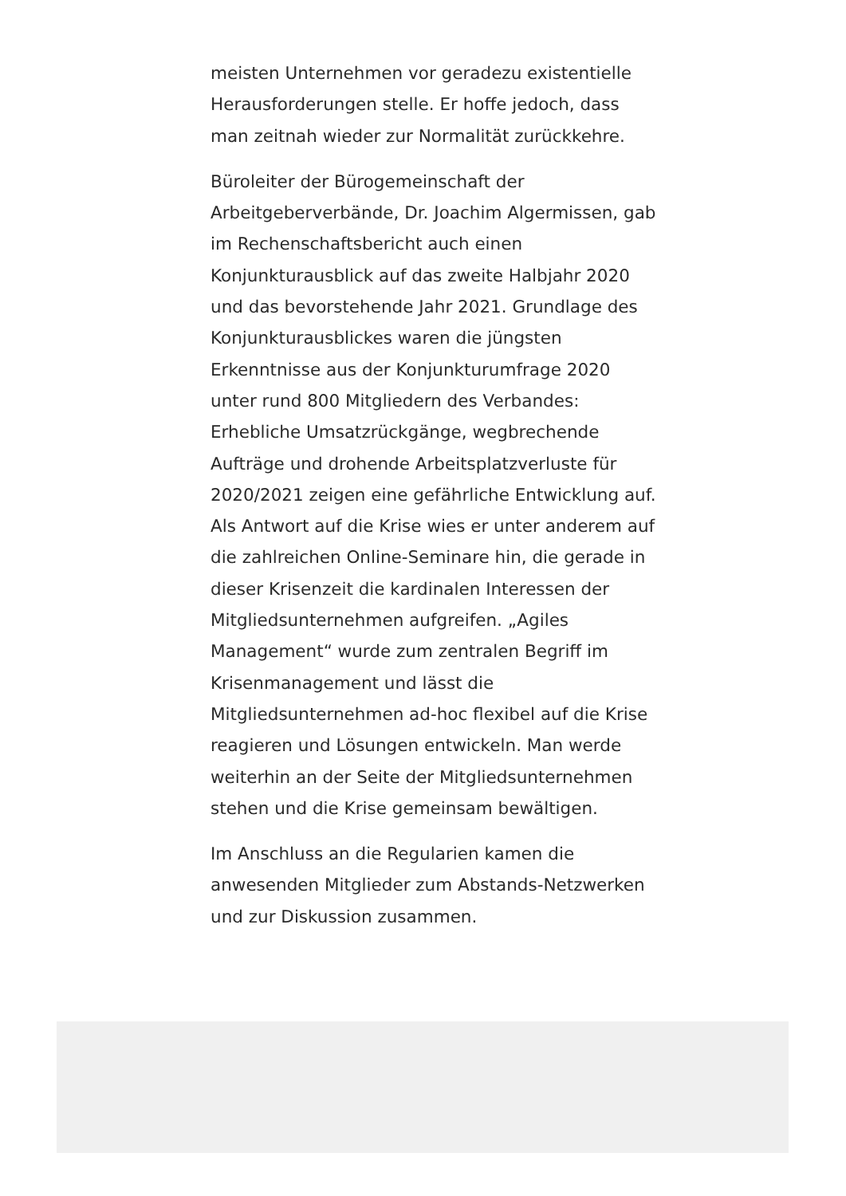meisten Unternehmen vor geradezu existentielle Herausforderungen stelle. Er hoffe jedoch, dass man zeitnah wieder zur Normalität zurückkehre.
Büroleiter der Bürogemeinschaft der Arbeitgeberverbände, Dr. Joachim Algermissen, gab im Rechenschaftsbericht auch einen Konjunkturausblick auf das zweite Halbjahr 2020 und das bevorstehende Jahr 2021. Grundlage des Konjunkturausblickes waren die jüngsten Erkenntnisse aus der Konjunkturumfrage 2020 unter rund 800 Mitgliedern des Verbandes: Erhebliche Umsatzrückgänge, wegbrechende Aufträge und drohende Arbeitsplatzverluste für 2020/2021 zeigen eine gefährliche Entwicklung auf. Als Antwort auf die Krise wies er unter anderem auf die zahlreichen Online-Seminare hin, die gerade in dieser Krisenzeit die kardinalen Interessen der Mitgliedsunternehmen aufgreifen. „Agiles Management“ wurde zum zentralen Begriff im Krisenmanagement und lässt die Mitgliedsunternehmen ad-hoc flexibel auf die Krise reagieren und Lösungen entwickeln. Man werde weiterhin an der Seite der Mitgliedsunternehmen stehen und die Krise gemeinsam bewältigen.
Im Anschluss an die Regularien kamen die anwesenden Mitglieder zum Abstands-Netzwerken und zur Diskussion zusammen.